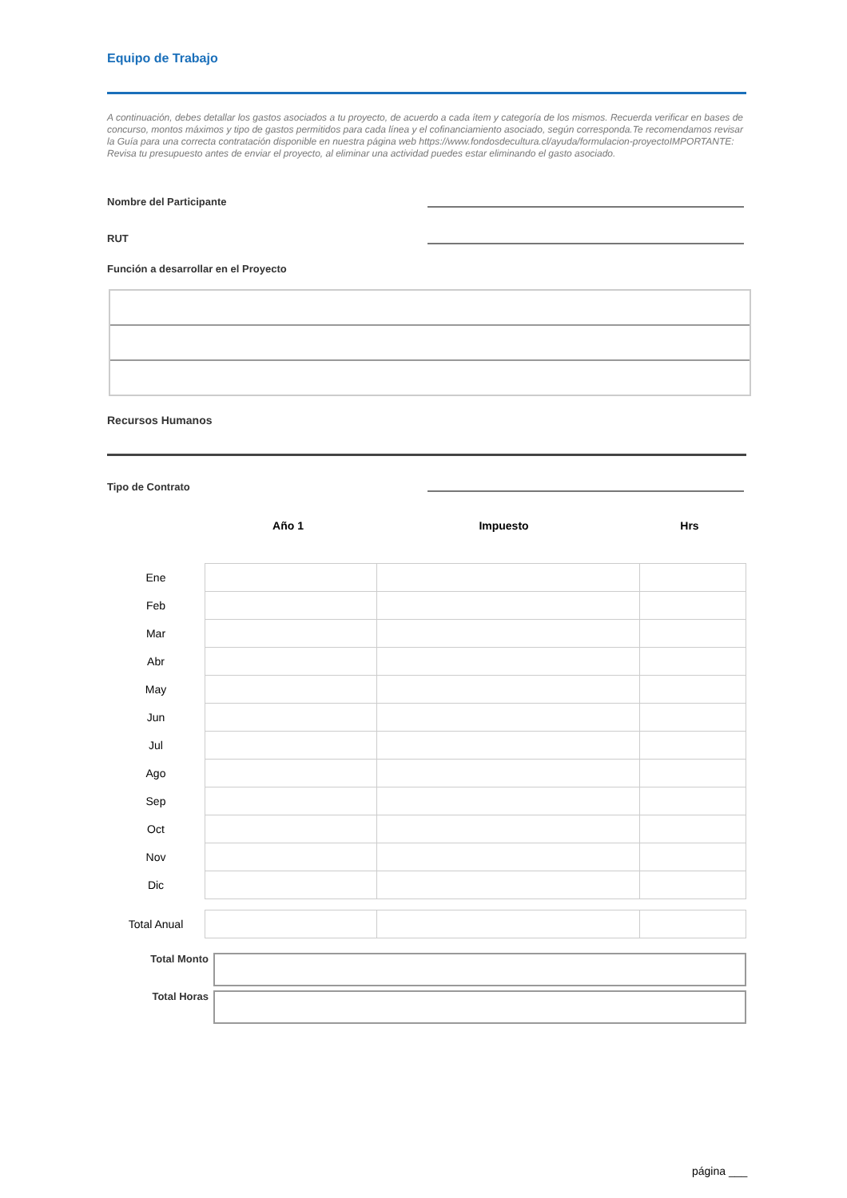Equipo de Trabajo
A continuación, debes detallar los gastos asociados a tu proyecto, de acuerdo a cada ítem y categoría de los mismos. Recuerda verificar en bases de concurso, montos máximos y tipo de gastos permitidos para cada línea y el cofinanciamiento asociado, según corresponda.Te recomendamos revisar la Guía para una correcta contratación disponible en nuestra página web https://www.fondosdecultura.cl/ayuda/formulacion-proyectoIMPORTANTE: Revisa tu presupuesto antes de enviar el proyecto, al eliminar una actividad puedes estar eliminando el gasto asociado.
Nombre del Participante
RUT
Función a desarrollar en el Proyecto
Recursos Humanos
Tipo de Contrato
Año 1 Impuesto Hrs
| Ene | | | |
| Feb | | | |
| Mar | | | |
| Abr | | | |
| May | | | |
| Jun | | | |
| Jul | | | |
| Ago | | | |
| Sep | | | |
| Oct | | | |
| Nov | | | |
| Dic | | | |
| Total Anual | | | |
Total Monto
Total Horas
página ___